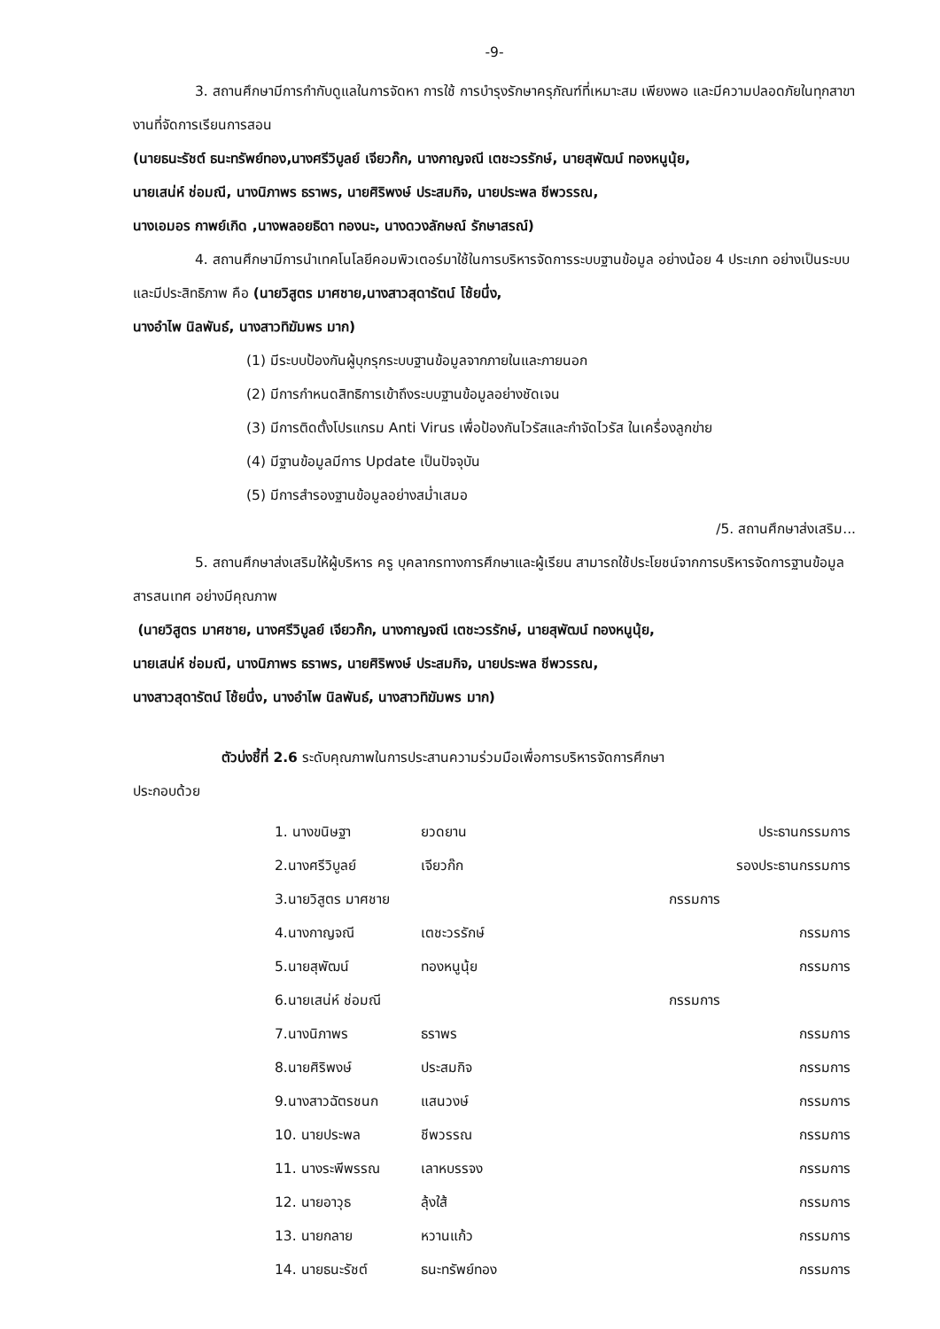-9-
3. สถานศึกษามีการกำกับดูแลในการจัดหา การใช้ การบำรุงรักษาครุภัณฑ์ที่เหมาะสม เพียงพอ และมีความปลอดภัยในทุกสาขางานที่จัดการเรียนการสอน
(นายธนะรัชต์ ธนะทรัพย์ทอง,นางศรีวิบูลย์ เจียวก๊ก, นางกาญจณี เตชะวรรักษ์, นายสุพัฒน์ ทองหนูนุ้ย,
นายเสน่ห์ ช่อมณี, นางนิภาพร ธราพร, นายศิริพงษ์ ประสมกิจ, นายประพล ชีพวรรณ,
นางเอมอร กาพย์เกิด ,นางพลอยธิดา ทองนะ, นางดวงลักษณ์ รักษาสรณ์)
4. สถานศึกษามีการนำเทคโนโลยีคอมพิวเตอร์มาใช้ในการบริหารจัดการระบบฐานข้อมูล อย่างน้อย 4 ประเภท อย่างเป็นระบบและมีประสิทธิภาพ คือ (นายวิสูตร มาศชาย,นางสาวสุดารัตน์ โช้ยนึ่ง,
นางอำไพ นิลพันธ์, นางสาวทิฆัมพร มาก)
(1) มีระบบป้องกันผู้บุกรุกระบบฐานข้อมูลจากภายในและภายนอก
(2) มีการกำหนดสิทธิการเข้าถึงระบบฐานข้อมูลอย่างชัดเจน
(3) มีการติดตั้งโปรแกรม Anti Virus เพื่อป้องกันไวรัสและกำจัดไวรัส ในเครื่องลูกข่าย
(4) มีฐานข้อมูลมีการ Update เป็นปัจจุบัน
(5) มีการสำรองฐานข้อมูลอย่างสม่ำเสมอ
/5. สถานศึกษาส่งเสริม...
5. สถานศึกษาส่งเสริมให้ผู้บริหาร ครู บุคลากรทางการศึกษาและผู้เรียน สามารถใช้ประโยชน์จากการบริหารจัดการฐานข้อมูลสารสนเทศ อย่างมีคุณภาพ
(นายวิสูตร มาศชาย, นางศรีวิบูลย์ เจียวก๊ก, นางกาญจณี เตชะวรรักษ์, นายสุพัฒน์ ทองหนูนุ้ย,
นายเสน่ห์ ช่อมณี, นางนิภาพร ธราพร, นายศิริพงษ์ ประสมกิจ, นายประพล ชีพวรรณ,
นางสาวสุดารัตน์ โช้ยนึ่ง, นางอำไพ นิลพันธ์, นางสาวทิฆัมพร มาก)
ตัวบ่งชี้ที่ 2.6 ระดับคุณภาพในการประสานความร่วมมือเพื่อการบริหารจัดการศึกษา
ประกอบด้วย
| 1. นางขนิษฐา | ยวดยาน | ประธานกรรมการ |
| 2.นางศรีวิบูลย์ | เจียวก๊ก | รองประธานกรรมการ |
| 3.นายวิสูตร มาศชาย | | กรรมการ |
| 4.นางกาญจณี | เตชะวรรักษ์ | กรรมการ |
| 5.นายสุพัฒน์ | ทองหนูนุ้ย | กรรมการ |
| 6.นายเสน่ห์ ช่อมณี | | กรรมการ |
| 7.นางนิภาพร | ธราพร | กรรมการ |
| 8.นายศิริพงษ์ | ประสมกิจ | กรรมการ |
| 9.นางสาวฉัตรชนก | แสนวงษ์ | กรรมการ |
| 10. นายประพล | ชีพวรรณ | กรรมการ |
| 11. นางระพีพรรณ | เลาหบรรจง | กรรมการ |
| 12. นายอาวุธ | ลุ้งใส้ | กรรมการ |
| 13. นายกลาย | หวานแก้ว | กรรมการ |
| 14. นายธนะรัชต์ | ธนะทรัพย์ทอง | กรรมการ |